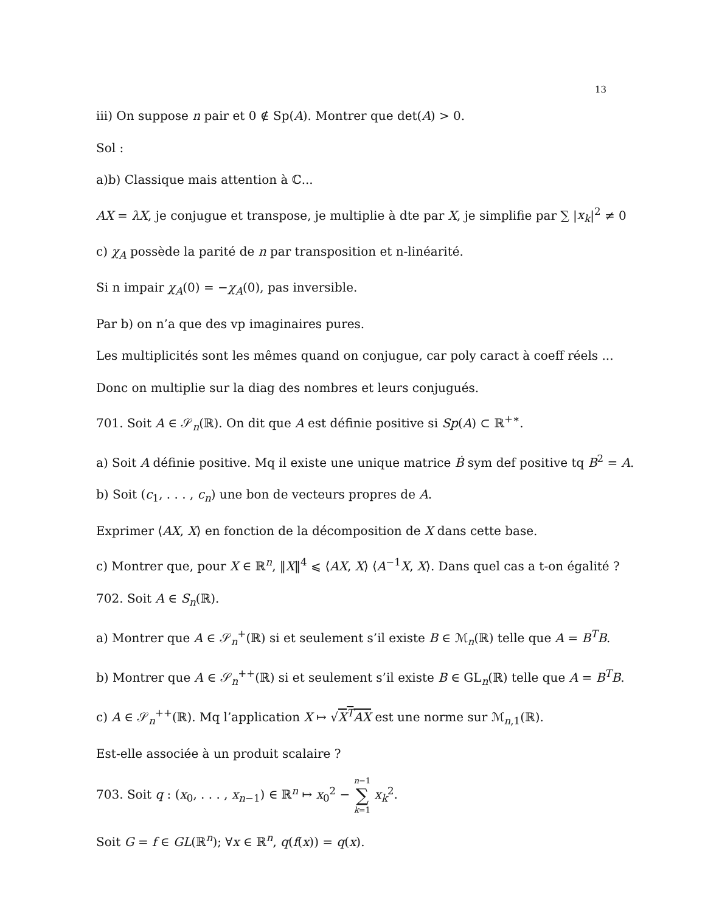13
iii) On suppose n pair et 0 ∉ Sp(A). Montrer que det(A) > 0.
Sol :
a)b) Classique mais attention à ℂ...
AX = λX, je conjugue et transpose, je multiplie à dte par X, je simplifie par ∑ |x<sub>k</sub>|<sup>2</sup> ≠ 0
c) χ<sub>A</sub> possède la parité de n par transposition et n-linéarité.
Si n impair χ<sub>A</sub>(0) = −χ<sub>A</sub>(0), pas inversible.
Par b) on n’a que des vp imaginaires pures.
Les multiplicités sont les mêmes quand on conjugue, car poly caract à coeff réels ...
Donc on multiplie sur la diag des nombres et leurs conjugués.
701. Soit A ∈ 𝒮<sub>n</sub>(ℝ). On dit que A est définie positive si Sp(A) ⊂ ℝ<sup>+∗</sup>.
a) Soit A définie positive. Mq il existe une unique matrice Ḃ sym def positive tq B<sup>2</sup> = A.
b) Soit (c<sub>1</sub>, . . . , c<sub>n</sub>) une bon de vecteurs propres de A.
Exprimer ⟨AX, X⟩ en fonction de la décomposition de X dans cette base.
c) Montrer que, pour X ∈ ℝ<sup>n</sup>, ‖X‖<sup>4</sup> ⩽ ⟨AX, X⟩ ⟨A<sup>−1</sup>X, X⟩. Dans quel cas a t-on égalité ?
702. Soit A ∈ S<sub>n</sub>(ℝ).
a) Montrer que A ∈ 𝒮<sub>n</sub><sup>+</sup>(ℝ) si et seulement s’il existe B ∈ ℳ<sub>n</sub>(ℝ) telle que A = B<sup>T</sup>B.
b) Montrer que A ∈ 𝒮<sub>n</sub><sup>++</sup>(ℝ) si et seulement s’il existe B ∈ GL<sub>n</sub>(ℝ) telle que A = B<sup>T</sup>B.
c) A ∈ 𝒮<sub>n</sub><sup>++</sup>(ℝ). Mq l’application X ↦ √X<sup>T</sup>AX est une norme sur ℳ<sub>n,1</sub>(ℝ).
Est-elle associée à un produit scalaire ?
703. Soit q : (x<sub>0</sub>, . . . , x<sub>n−1</sub>) ∈ ℝ<sup>n</sup> ↦ x<sub>0</sub><sup>2</sup> − n−1 ∑ k=1 x<sub>k</sub><sup>2</sup>.
Soit G = f ∈ GL(ℝ<sup>n</sup>); ∀x ∈ ℝ<sup>n</sup>, q(f(x)) = q(x).